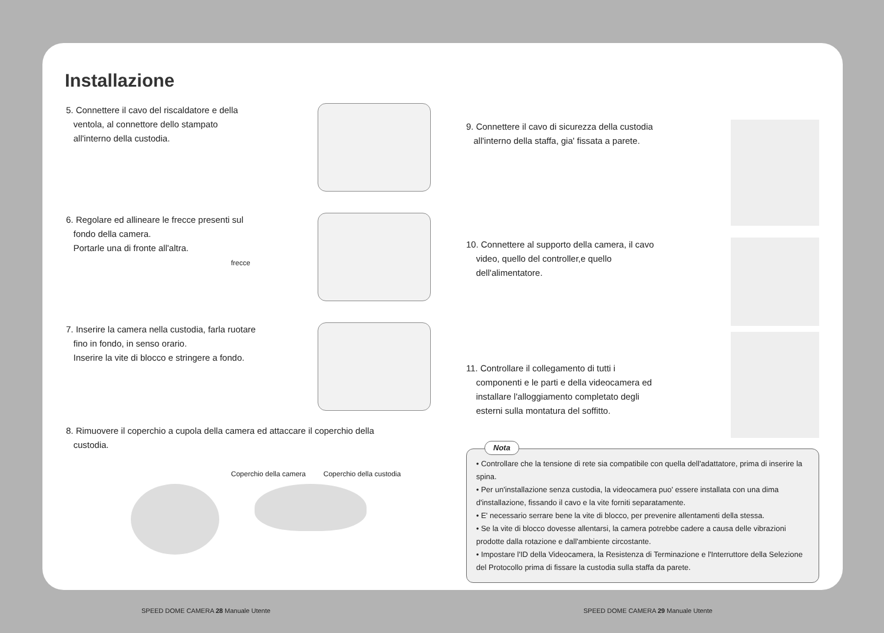Installazione
5. Connettere il cavo del riscaldatore e della
ventola, al connettore dello stampato
all'interno della custodia.
6. Regolare ed allineare le frecce presenti sul
fondo della camera.
Portarle una di fronte all'altra.
frecce
7. Inserire la camera nella custodia, farla ruotare
fino in fondo, in senso orario.
Inserire la vite di blocco e stringere a fondo.
8. Rimuovere il coperchio a cupola della camera ed attaccare il coperchio della
custodia.
Coperchio della camera Coperchio della custodia
9. Connettere il cavo di sicurezza della custodia
all'interno della staffa, gia' fissata a parete.
10. Connettere al supporto della camera, il cavo
video, quello del controller,e quello
dell'alimentatore.
11. Controllare il collegamento di tutti i
componenti e le parti e della videocamera ed
installare l'alloggiamento completato degli
esterni sulla montatura del soffitto.
Nota
• Controllare che la tensione di rete sia compatibile con quella dell'adattatore, prima di inserire la spina.
• Per un'installazione senza custodia, la videocamera puo' essere installata con una dima d'installazione, fissando il cavo e la vite forniti separatamente.
• E' necessario serrare bene la vite di blocco, per prevenire allentamenti della stessa.
• Se la vite di blocco dovesse allentarsi, la camera potrebbe cadere a causa delle vibrazioni prodotte dalla rotazione e dall'ambiente circostante.
• Impostare l'ID della Videocamera, la Resistenza di Terminazione e l'Interruttore della Selezione del Protocollo prima di fissare la custodia sulla staffa da parete.
SPEED DOME CAMERA 28 Manuale Utente
SPEED DOME CAMERA 29 Manuale Utente